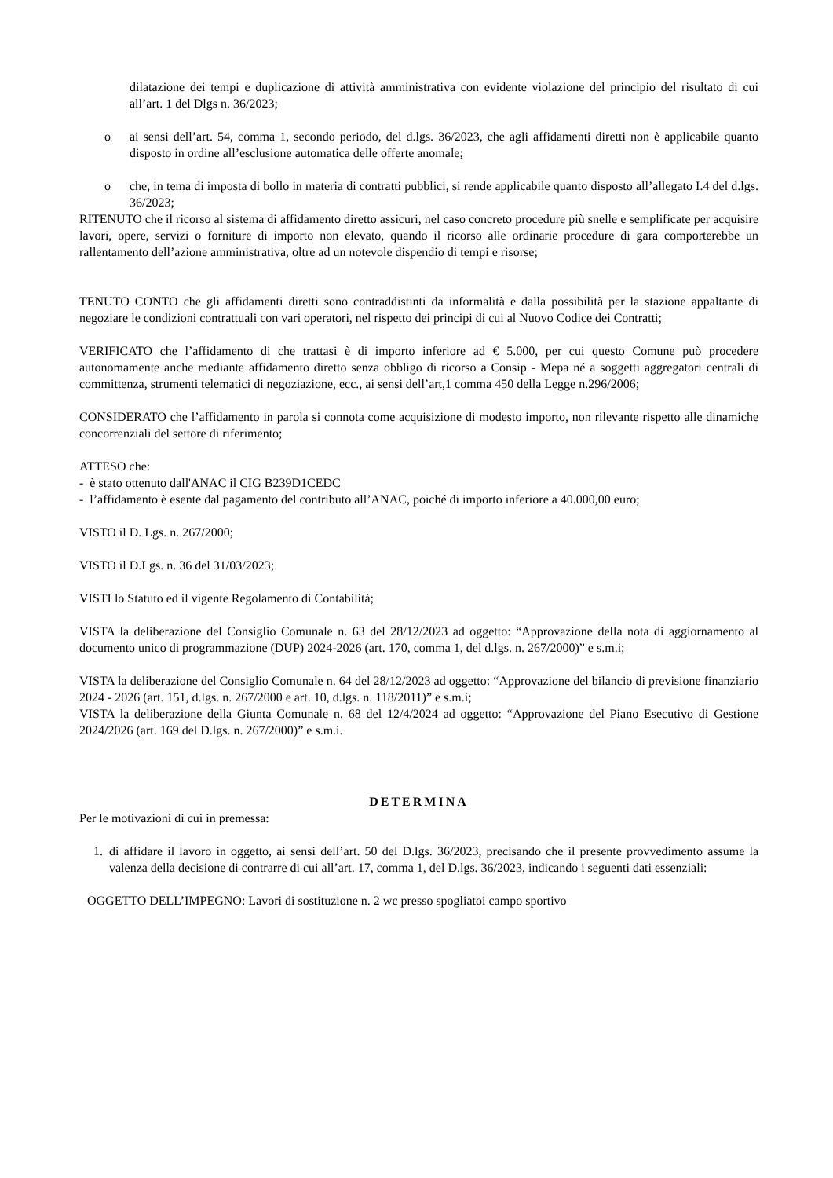dilatazione dei tempi e duplicazione di attività amministrativa con evidente violazione del principio del risultato di cui all’art. 1 del Dlgs n. 36/2023;
o ai sensi dell’art. 54, comma 1, secondo periodo, del d.lgs. 36/2023, che agli affidamenti diretti non è applicabile quanto disposto in ordine all’esclusione automatica delle offerte anomale;
o che, in tema di imposta di bollo in materia di contratti pubblici, si rende applicabile quanto disposto all’allegato I.4 del d.lgs. 36/2023;
RITENUTO che il ricorso al sistema di affidamento diretto assicuri, nel caso concreto procedure più snelle e semplificate per acquisire lavori, opere, servizi o forniture di importo non elevato, quando il ricorso alle ordinarie procedure di gara comporterebbe un rallentamento dell’azione amministrativa, oltre ad un notevole dispendio di tempi e risorse;
TENUTO CONTO che gli affidamenti diretti sono contraddistinti da informalità e dalla possibilità per la stazione appaltante di negoziare le condizioni contrattuali con vari operatori, nel rispetto dei principi di cui al Nuovo Codice dei Contratti;
VERIFICATO che l’affidamento di che trattasi è di importo inferiore ad € 5.000, per cui questo Comune può procedere autonomamente anche mediante affidamento diretto senza obbligo di ricorso a Consip - Mepa né a soggetti aggregatori centrali di committenza, strumenti telematici di negoziazione, ecc., ai sensi dell’art,1 comma 450 della Legge n.296/2006;
CONSIDERATO che l’affidamento in parola si connota come acquisizione di modesto importo, non rilevante rispetto alle dinamiche concorrenziali del settore di riferimento;
ATTESO che:
- è stato ottenuto dall'ANAC il CIG B239D1CEDC
- l’affidamento è esente dal pagamento del contributo all’ANAC, poiché di importo inferiore a 40.000,00 euro;
VISTO il D. Lgs. n. 267/2000;
VISTO il D.Lgs. n. 36 del 31/03/2023;
VISTI lo Statuto ed il vigente Regolamento di Contabilità;
VISTA la deliberazione del Consiglio Comunale n. 63 del 28/12/2023 ad oggetto: “Approvazione della nota di aggiornamento al documento unico di programmazione (DUP) 2024-2026 (art. 170, comma 1, del d.lgs. n. 267/2000)” e s.m.i;
VISTA la deliberazione del Consiglio Comunale n. 64 del 28/12/2023 ad oggetto: “Approvazione del bilancio di previsione finanziario 2024 - 2026 (art. 151, d.lgs. n. 267/2000 e art. 10, d.lgs. n. 118/2011)” e s.m.i;
VISTA la deliberazione della Giunta Comunale n. 68 del 12/4/2024 ad oggetto: “Approvazione del Piano Esecutivo di Gestione 2024/2026 (art. 169 del D.lgs. n. 267/2000)” e s.m.i.
DETERMINA
Per le motivazioni di cui in premessa:
1. di affidare il lavoro in oggetto, ai sensi dell’art. 50 del D.lgs. 36/2023, precisando che il presente provvedimento assume la valenza della decisione di contrarre di cui all’art. 17, comma 1, del D.lgs. 36/2023, indicando i seguenti dati essenziali:
OGGETTO DELL’IMPEGNO: Lavori di sostituzione n. 2 wc presso spogliatoi campo sportivo